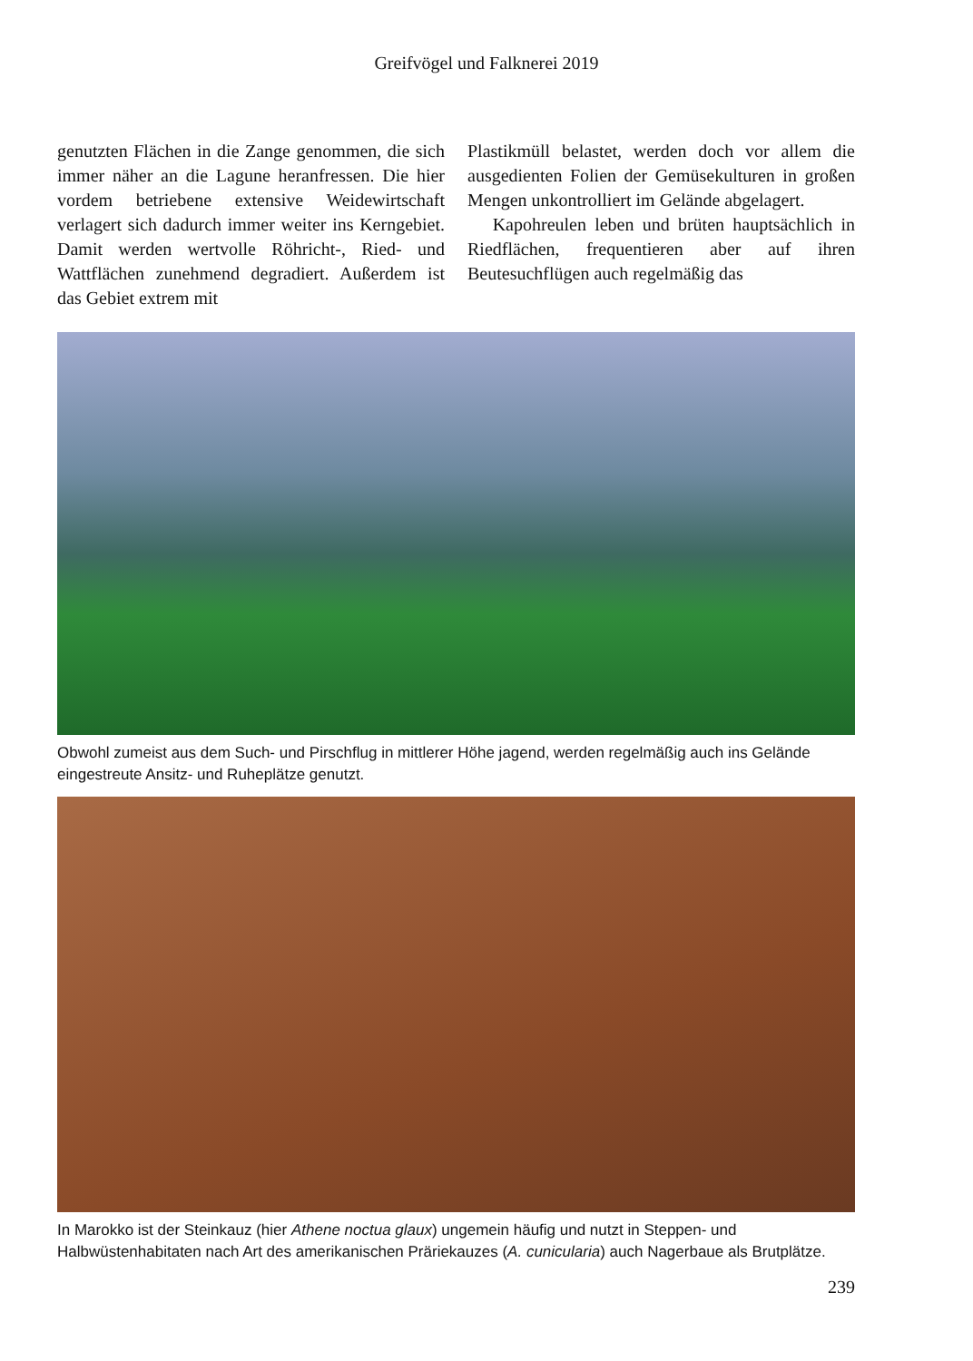Greifvögel und Falknerei 2019
genutzten Flächen in die Zange genommen, die sich immer näher an die Lagune heranfressen. Die hier vordem betriebene extensive Weidewirtschaft verlagert sich dadurch immer weiter ins Kerngebiet. Damit werden wertvolle Röhricht-, Ried- und Wattflächen zunehmend degradiert. Außerdem ist das Gebiet extrem mit
Plastikmüll belastet, werden doch vor allem die ausgedienten Folien der Gemüsekulturen in großen Mengen unkontrolliert im Gelände abgelagert.
Kapohreulen leben und brüten hauptsächlich in Riedflächen, frequentieren aber auf ihren Beutesuchflügen auch regelmäßig das
Obwohl zumeist aus dem Such- und Pirschflug in mittlerer Höhe jagend, werden regelmäßig auch ins Gelände eingestreute Ansitz- und Ruheplätze genutzt.
In Marokko ist der Steinkauz (hier Athene noctua glaux) ungemein häufig und nutzt in Steppen- und Halbwüstenhabitaten nach Art des amerikanischen Präriekauzes (A. cunicularia) auch Nagerbaue als Brutplätze.
239